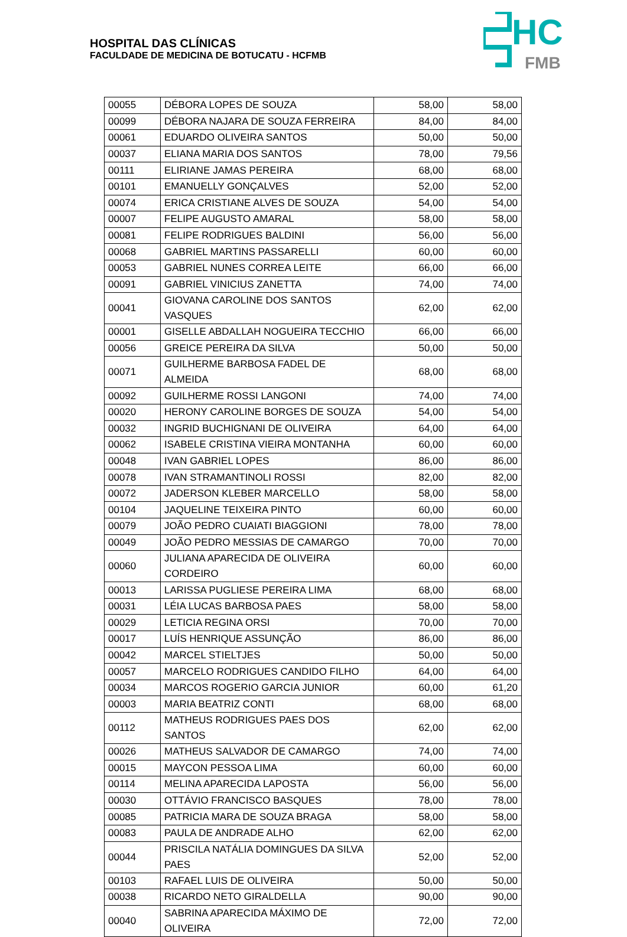HOSPITAL DAS CLÍNICAS
FACULDADE DE MEDICINA DE BOTUCATU - HCFMB
HC
FMB
| 00055 | DÉBORA LOPES DE SOUZA | 58,00 | 58,00 |
| 00099 | DÉBORA NAJARA DE SOUZA FERREIRA | 84,00 | 84,00 |
| 00061 | EDUARDO OLIVEIRA SANTOS | 50,00 | 50,00 |
| 00037 | ELIANA MARIA DOS SANTOS | 78,00 | 79,56 |
| 00111 | ELIRIANE JAMAS PEREIRA | 68,00 | 68,00 |
| 00101 | EMANUELLY GONÇALVES | 52,00 | 52,00 |
| 00074 | ERICA CRISTIANE ALVES DE SOUZA | 54,00 | 54,00 |
| 00007 | FELIPE AUGUSTO AMARAL | 58,00 | 58,00 |
| 00081 | FELIPE RODRIGUES BALDINI | 56,00 | 56,00 |
| 00068 | GABRIEL MARTINS PASSARELLI | 60,00 | 60,00 |
| 00053 | GABRIEL NUNES CORREA LEITE | 66,00 | 66,00 |
| 00091 | GABRIEL VINICIUS ZANETTA | 74,00 | 74,00 |
| 00041 | GIOVANA CAROLINE DOS SANTOS VASQUES | 62,00 | 62,00 |
| 00001 | GISELLE ABDALLAH NOGUEIRA TECCHIO | 66,00 | 66,00 |
| 00056 | GREICE PEREIRA DA SILVA | 50,00 | 50,00 |
| 00071 | GUILHERME BARBOSA FADEL DE ALMEIDA | 68,00 | 68,00 |
| 00092 | GUILHERME ROSSI LANGONI | 74,00 | 74,00 |
| 00020 | HERONY CAROLINE BORGES DE SOUZA | 54,00 | 54,00 |
| 00032 | INGRID BUCHIGNANI DE OLIVEIRA | 64,00 | 64,00 |
| 00062 | ISABELE CRISTINA VIEIRA MONTANHA | 60,00 | 60,00 |
| 00048 | IVAN GABRIEL LOPES | 86,00 | 86,00 |
| 00078 | IVAN STRAMANTINOLI ROSSI | 82,00 | 82,00 |
| 00072 | JADERSON KLEBER MARCELLO | 58,00 | 58,00 |
| 00104 | JAQUELINE TEIXEIRA PINTO | 60,00 | 60,00 |
| 00079 | JOÃO PEDRO CUAIATI BIAGGIONI | 78,00 | 78,00 |
| 00049 | JOÃO PEDRO MESSIAS DE CAMARGO | 70,00 | 70,00 |
| 00060 | JULIANA APARECIDA DE OLIVEIRA CORDEIRO | 60,00 | 60,00 |
| 00013 | LARISSA PUGLIESE PEREIRA LIMA | 68,00 | 68,00 |
| 00031 | LÉIA LUCAS BARBOSA PAES | 58,00 | 58,00 |
| 00029 | LETICIA REGINA ORSI | 70,00 | 70,00 |
| 00017 | LUÍS HENRIQUE ASSUNÇÃO | 86,00 | 86,00 |
| 00042 | MARCEL STIELTJES | 50,00 | 50,00 |
| 00057 | MARCELO RODRIGUES CANDIDO FILHO | 64,00 | 64,00 |
| 00034 | MARCOS ROGERIO GARCIA JUNIOR | 60,00 | 61,20 |
| 00003 | MARIA BEATRIZ CONTI | 68,00 | 68,00 |
| 00112 | MATHEUS RODRIGUES PAES DOS SANTOS | 62,00 | 62,00 |
| 00026 | MATHEUS SALVADOR DE CAMARGO | 74,00 | 74,00 |
| 00015 | MAYCON PESSOA LIMA | 60,00 | 60,00 |
| 00114 | MELINA APARECIDA LAPOSTA | 56,00 | 56,00 |
| 00030 | OTTÁVIO FRANCISCO BASQUES | 78,00 | 78,00 |
| 00085 | PATRICIA MARA DE SOUZA BRAGA | 58,00 | 58,00 |
| 00083 | PAULA DE ANDRADE ALHO | 62,00 | 62,00 |
| 00044 | PRISCILA NATÁLIA DOMINGUES DA SILVA PAES | 52,00 | 52,00 |
| 00103 | RAFAEL LUIS DE OLIVEIRA | 50,00 | 50,00 |
| 00038 | RICARDO NETO GIRALDELLA | 90,00 | 90,00 |
| 00040 | SABRINA APARECIDA MÁXIMO DE OLIVEIRA | 72,00 | 72,00 |